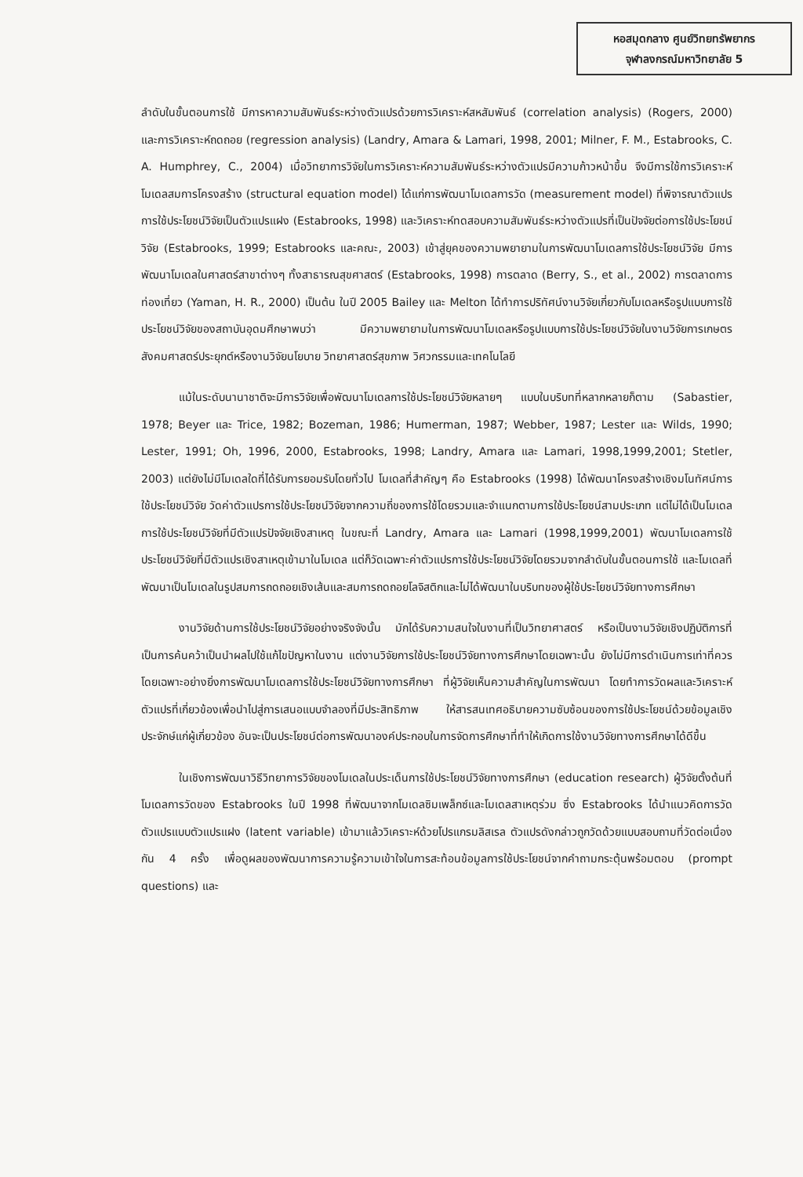หอสมุดกลาง ศูนย์วิทยทรัพยากร
จุฬาลงกรณ์มหาวิทยาลัย 5
ลำดับในขั้นตอนการใช้ มีการหาความสัมพันธ์ระหว่างตัวแปรด้วยการวิเคราะห์สหสัมพันธ์ (correlation analysis) (Rogers, 2000) และการวิเคราะห์ถดถอย (regression analysis) (Landry, Amara & Lamari, 1998, 2001; Milner, F. M., Estabrooks, C. A. Humphrey, C., 2004) เมื่อวิทยาการวิจัยในการวิเคราะห์ความสัมพันธ์ระหว่างตัวแปรมีความก้าวหน้าขึ้น จึงมีการใช้การวิเคราะห์โมเดลสมการโครงสร้าง (structural equation model) ได้แก่การพัฒนาโมเดลการวัด (measurement model) ที่พิจารณาตัวแปรการใช้ประโยชน์วิจัยเป็นตัวแปรแฝง (Estabrooks, 1998) และวิเคราะห์ทดสอบความสัมพันธ์ระหว่างตัวแปรที่เป็นปัจจัยต่อการใช้ประโยชน์วิจัย (Estabrooks, 1999; Estabrooks และคณะ, 2003) เข้าสู่ยุคของความพยายามในการพัฒนาโมเดลการใช้ประโยชน์วิจัย มีการพัฒนาโมเดลในศาสตร์สาขาต่างๆ ทั้งสาธารณสุขศาสตร์ (Estabrooks, 1998) การตลาด (Berry, S., et al., 2002) การตลาดการท่องเที่ยว (Yaman, H. R., 2000) เป็นต้น ในปี 2005 Bailey และ Melton ได้ทำการปริทัศน์งานวิจัยเกี่ยวกับโมเดลหรือรูปแบบการใช้ประโยชน์วิจัยของสถาบันอุดมศึกษาพบว่า มีความพยายามในการพัฒนาโมเดลหรือรูปแบบการใช้ประโยชน์วิจัยในงานวิจัยการเกษตร สังคมศาสตร์ประยุกต์หรืองานวิจัยนโยบาย วิทยาศาสตร์สุขภาพ วิศวกรรมและเทคโนโลยี
แม้ในระดับนานาชาติจะมีการวิจัยเพื่อพัฒนาโมเดลการใช้ประโยชน์วิจัยหลายๆ แบบในบริบทที่หลากหลายก็ตาม (Sabastier, 1978; Beyer และ Trice, 1982; Bozeman, 1986; Humerman, 1987; Webber, 1987; Lester และ Wilds, 1990; Lester, 1991; Oh, 1996, 2000, Estabrooks, 1998; Landry, Amara และ Lamari, 1998,1999,2001; Stetler, 2003) แต่ยังไม่มีโมเดลใดที่ได้รับการยอมรับโดยทั่วไป โมเดลที่สำคัญๆ คือ Estabrooks (1998) ได้พัฒนาโครงสร้างเชิงมโนทัศน์การใช้ประโยชน์วิจัย วัดค่าตัวแปรการใช้ประโยชน์วิจัยจากความถี่ของการใช้โดยรวมและจำแนกตามการใช้ประโยชน์สามประเภท แต่ไม่ได้เป็นโมเดลการใช้ประโยชน์วิจัยที่มีตัวแปรปัจจัยเชิงสาเหตุ ในขณะที่ Landry, Amara และ Lamari (1998,1999,2001) พัฒนาโมเดลการใช้ประโยชน์วิจัยที่มีตัวแปรเชิงสาเหตุเข้ามาในโมเดล แต่ก็วัดเฉพาะค่าตัวแปรการใช้ประโยชน์วิจัยโดยรวมจากลำดับในขั้นตอนการใช้ และโมเดลที่พัฒนาเป็นโมเดลในรูปสมการถดถอยเชิงเส้นและสมการถดถอยโลจิสติกและไม่ได้พัฒนาในบริบทของผู้ใช้ประโยชน์วิจัยทางการศึกษา
งานวิจัยด้านการใช้ประโยชน์วิจัยอย่างจริงจังนั้น มักได้รับความสนใจในงานที่เป็นวิทยาศาสตร์ หรือเป็นงานวิจัยเชิงปฏิบัติการที่เป็นการค้นคว้าเป็นนำผลไปใช้แก้ไขปัญหาในงาน แต่งานวิจัยการใช้ประโยชน์วิจัยทางการศึกษาโดยเฉพาะนั้น ยังไม่มีการดำเนินการเท่าที่ควร โดยเฉพาะอย่างยิ่งการพัฒนาโมเดลการใช้ประโยชน์วิจัยทางการศึกษา ที่ผู้วิจัยเห็นความสำคัญในการพัฒนา โดยทำการวัดผลและวิเคราะห์ตัวแปรที่เกี่ยวข้องเพื่อนำไปสู่การเสนอแบบจำลองที่มีประสิทธิภาพ ให้สารสนเทศอธิบายความซับซ้อนของการใช้ประโยชน์ด้วยข้อมูลเชิงประจักษ์แก่ผู้เกี่ยวข้อง อันจะเป็นประโยชน์ต่อการพัฒนาองค์ประกอบในการจัดการศึกษาที่ทำให้เกิดการใช้งานวิจัยทางการศึกษาได้ดีขึ้น
ในเชิงการพัฒนาวิธีวิทยาการวิจัยของโมเดลในประเด็นการใช้ประโยชน์วิจัยทางการศึกษา (education research) ผู้วิจัยตั้งต้นที่โมเดลการวัดของ Estabrooks ในปี 1998 ที่พัฒนาจากโมเดลซิมเพล็กซ์และโมเดลสาเหตุร่วม ซึ่ง Estabrooks ได้นำแนวคิดการวัดตัวแปรแบบตัวแปรแฝง (latent variable) เข้ามาแล้ววิเคราะห์ด้วยโปรแกรมลิสเรล ตัวแปรดังกล่าวถูกวัดด้วยแบบสอบถามที่วัดต่อเนื่องกัน 4 ครั้ง เพื่อดูผลของพัฒนาการความรู้ความเข้าใจในการสะท้อนข้อมูลการใช้ประโยชน์จากคำถามกระตุ้นพร้อมตอบ (prompt questions) และ